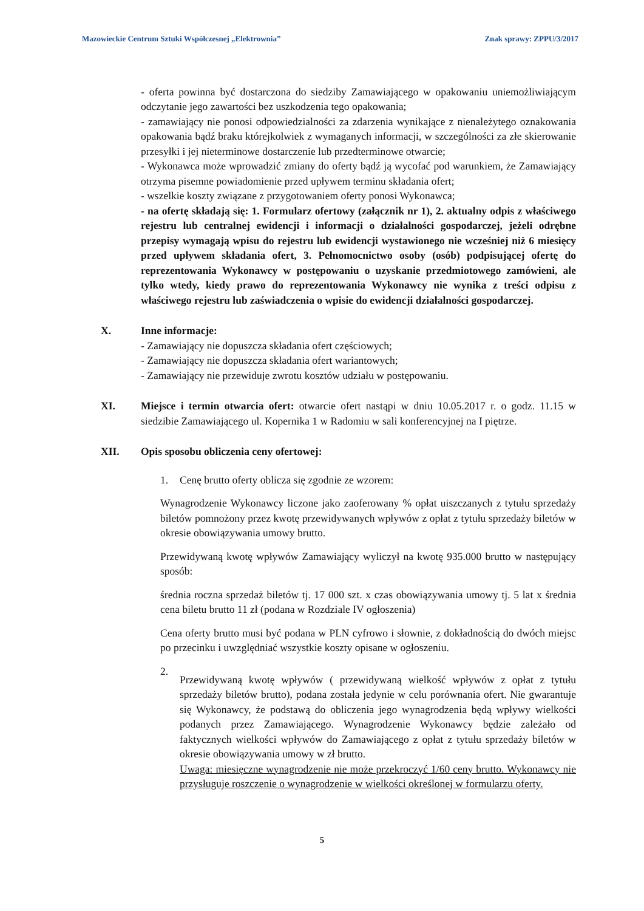Mazowieckie Centrum Sztuki Współczesnej „Elektrownia” Znak sprawy: ZPPU/3/2017
- oferta powinna być dostarczona do siedziby Zamawiającego w opakowaniu uniemożliwiającym odczytanie jego zawartości bez uszkodzenia tego opakowania;
- zamawiający nie ponosi odpowiedzialności za zdarzenia wynikające z nienależytego oznakowania opakowania bądź braku którejkolwiek z wymaganych informacji, w szczególności za złe skierowanie przesyłki i jej nieterminowe dostarczenie lub przedterminowe otwarcie;
- Wykonawca może wprowadzić zmiany do oferty bądź ją wycofać pod warunkiem, że Zamawiający otrzyma pisemne powiadomienie przed upływem terminu składania ofert;
- wszelkie koszty związane z przygotowaniem oferty ponosi Wykonawca;
- na ofertę składają się: 1. Formularz ofertowy (załącznik nr 1), 2. aktualny odpis z właściwego rejestru lub centralnej ewidencji i informacji o działalności gospodarczej, jeżeli odrębne przepisy wymagają wpisu do rejestru lub ewidencji wystawionego nie wcześniej niż 6 miesięcy przed upływem składania ofert, 3. Pełnomocnictwo osoby (osób) podpisującej ofertę do reprezentowania Wykonawcy w postępowaniu o uzyskanie przedmiotowego zamówieni, ale tylko wtedy, kiedy prawo do reprezentowania Wykonawcy nie wynika z treści odpisu z właściwego rejestru lub zaświadczenia o wpisie do ewidencji działalności gospodarczej.
X. Inne informacje:
- Zamawiający nie dopuszcza składania ofert częściowych;
- Zamawiający nie dopuszcza składania ofert wariantowych;
- Zamawiający nie przewiduje zwrotu kosztów udziału w postępowaniu.
XI. Miejsce i termin otwarcia ofert: otwarcie ofert nastąpi w dniu 10.05.2017 r. o godz. 11.15 w siedzibie Zamawiającego ul. Kopernika 1 w Radomiu w sali konferencyjnej na I piętrze.
XII. Opis sposobu obliczenia ceny ofertowej:
1. Cenę brutto oferty oblicza się zgodnie ze wzorem:
Wynagrodzenie Wykonawcy liczone jako zaoferowany % opłat uiszczanych z tytułu sprzedaży biletów pomnożony przez kwotę przewidywanych wpływów z opłat z tytułu sprzedaży biletów w okresie obowiązywania umowy brutto.
Przewidywaną kwotę wpływów Zamawiający wyliczył na kwotę 935.000 brutto w następujący sposób:
średnia roczna sprzedaż biletów tj. 17 000 szt. x czas obowiązywania umowy tj. 5 lat x średnia cena biletu brutto 11 zł (podana w Rozdziale IV ogłoszenia)
Cena oferty brutto musi być podana w PLN cyfrowo i słownie, z dokładnością do dwóch miejsc po przecinku i uwzględniać wszystkie koszty opisane w ogłoszeniu.
2.
Przewidywaną kwotę wpływów ( przewidywaną wielkość wpływów z opłat z tytułu sprzedaży biletów brutto), podana została jedynie w celu porównania ofert. Nie gwarantuje się Wykonawcy, że podstawą do obliczenia jego wynagrodzenia będą wpływy wielkości podanych przez Zamawiającego. Wynagrodzenie Wykonawcy będzie zależało od faktycznych wielkości wpływów do Zamawiającego z opłat z tytułu sprzedaży biletów w okresie obowiązywania umowy w zł brutto.
Uwaga: miesięczne wynagrodzenie nie może przekroczyć 1/60 ceny brutto. Wykonawcy nie przysługuje roszczenie o wynagrodzenie w wielkości określonej w formularzu oferty.
5